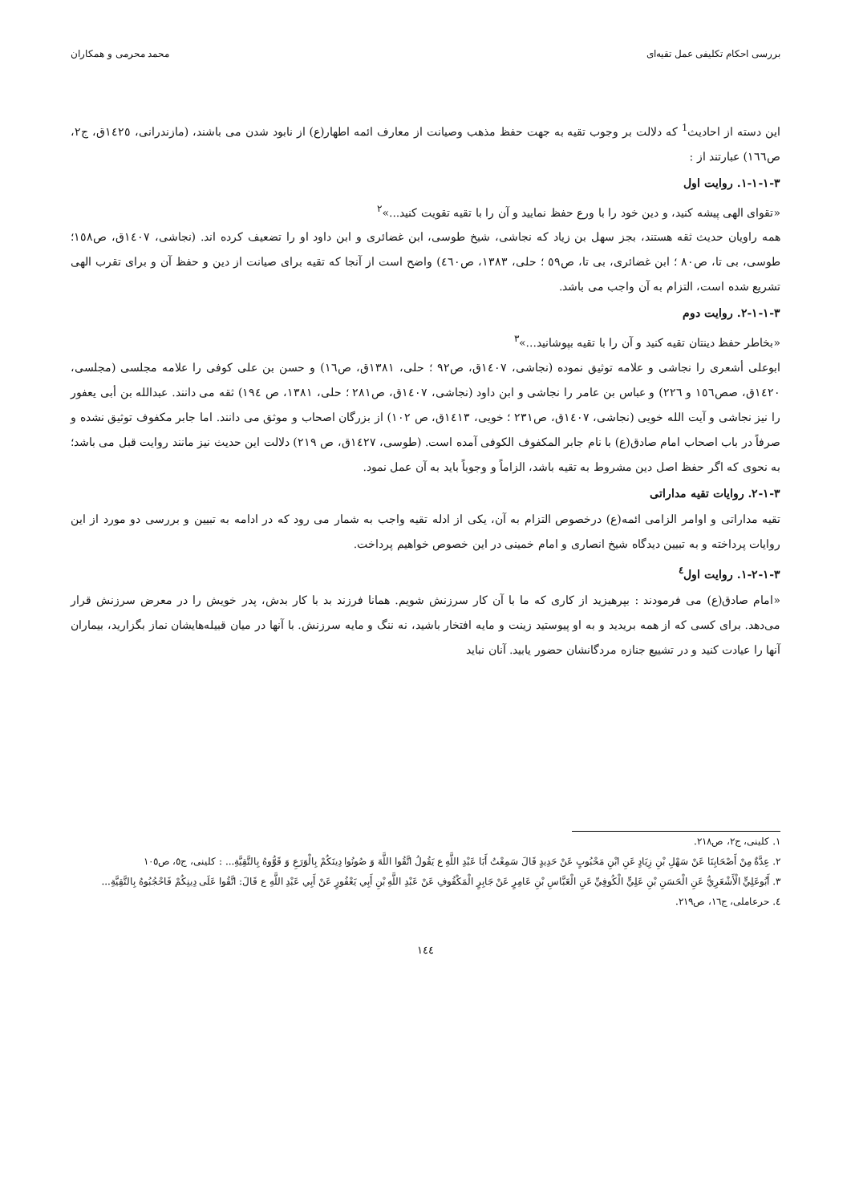بررسی احکام تکلیفی عمل تقیه‌ای محمد محرمی و همکاران
این دسته از احادیث<sup>1</sup> که دلالت بر وجوب تقیه به جهت حفظ مذهب وصیانت از معارف ائمه اطهار(ع) از نابود شدن می باشند، (مازندرانی، ١٤٢٥ق، ج٢، ص١٦٦) عبارتند از :
٣-١-١-١. روایت اول
«تقوای الهی پیشه کنید، و دین خود را با ورع حفظ نمایید و آن را با تقیه تقویت کنید...»<sup>٢</sup>
همه راویان حدیث ثقه هستند، بجز سهل بن زیاد که نجاشی، شیخ طوسی، ابن غضائری و ابن داود او را تضعیف کرده اند. (نجاشی، ١٤٠٧ق، ص١٥٨؛ طوسی، بی تا، ص٨٠ ؛ ابن غضائری، بی تا، ص٥٩ ؛ حلی، ١٣٨٣، ص٤٦٠) واضح است از آنجا که تقیه برای صیانت از دین و حفظ آن و برای تقرب الهی تشریع شده است، التزام به آن واجب می باشد.
٣-١-١-٢. روایت دوم
«بخاطر حفظ دینتان تقیه کنید و آن را با تقیه بپوشانید...»<sup>٣</sup>
ابوعلی أشعری را نجاشی و علامه توثیق نموده (نجاشی، ١٤٠٧ق، ص٩٢ ؛ حلی، ١٣٨١ق، ص١٦) و حسن بن علی کوفی را علامه مجلسی (مجلسی، ١٤٢٠ق، صص١٥٦ و ٢٢٦) و عباس بن عامر را نجاشی و ابن داود (نجاشی، ١٤٠٧ق، ص٢٨١ ؛ حلی، ١٣٨١، ص ١٩٤) ثقه می دانند. عبدالله بن أبی یعفور را نیز نجاشی و آیت الله خویی (نجاشی، ١٤٠٧ق، ص٢٣١ ؛ خویی، ١٤١٣ق، ص ١٠٢) از بزرگان اصحاب و موثق می دانند. اما جابر مکفوف توثیق نشده و صرفاً در باب اصحاب امام صادق(ع) با نام جابر المکفوف الکوفی آمده است. (طوسی، ١٤٢٧ق، ص ٢١٩) دلالت این حدیث نیز مانند روایت قبل می باشد؛ به نحوی که اگر حفظ اصل دین مشروط به تقیه باشد، الزاماً و وجوباً باید به آن عمل نمود.
٣-١-٢. روایات تقیه مداراتی
تقیه مداراتی و اوامر الزامی ائمه(ع) درخصوص التزام به آن، یکی از ادله تقیه واجب به شمار می رود که در ادامه به تبیین و بررسی دو مورد از این روایات پرداخته و به تبیین دیدگاه شیخ انصاری و امام خمینی در این خصوص خواهیم پرداخت.
٣-١-٢-١. روایت اول<sup>٤</sup>
«امام صادق(ع) می فرمودند : بپرهیزید از کاری که ما با آن کار سرزنش شویم. همانا فرزند بد با کار بدش، پدر خویش را در معرض سرزنش قرار می‌دهد. برای کسی که از همه بریدید و به او پیوستید زینت و مایه افتخار باشید، نه ننگ و مایه سرزنش. با آنها در میان قبیله‌هایشان نماز بگزارید، بیماران آنها را عیادت کنید و در تشییع جنازه مردگانشان حضور یابید. آنان نباید
١. کلینی، ج٢، ص٢١٨.
٢. عِدَّةٌ مِنْ أَصْحَابِنَا عَنْ سَهْلِ بْنِ زِيَادٍ عَنِ ابْنِ مَحْبُوبٍ عَنْ حَدِيدٍ قَالَ سَمِعْتُ أَبَا عَبْدِ اللَّهِ ع يَقُولُ اتَّقُوا اللَّهَ وَ صُونُوا دِينَكُمْ بِالْوَرَعِ وَ قَوُّوهُ بِالتَّقِيَّةِ... : کلینی، ج٥، ص١٠٥
٣. أَبُوعَلِيٍّ الْأَشْعَرِيُّ عَنِ الْحَسَنِ بْنِ عَلِيٍّ الْكُوفِيِّ عَنِ الْعَبَّاسِ بْنِ عَامِرٍ عَنْ جَابِرٍ الْمَكْفُوفِ عَنْ عَبْدِ اللَّهِ بْنِ أَبِي يَعْفُورٍ عَنْ أَبِي عَبْدِ اللَّهِ ع قَالَ: اتَّقُوا عَلَى دِينِكُمْ فَاحْجُبُوهُ بِالتَّقِيَّةِ...
٤. حرعاملی، ج١٦، ص٢١٩.
١٤٤